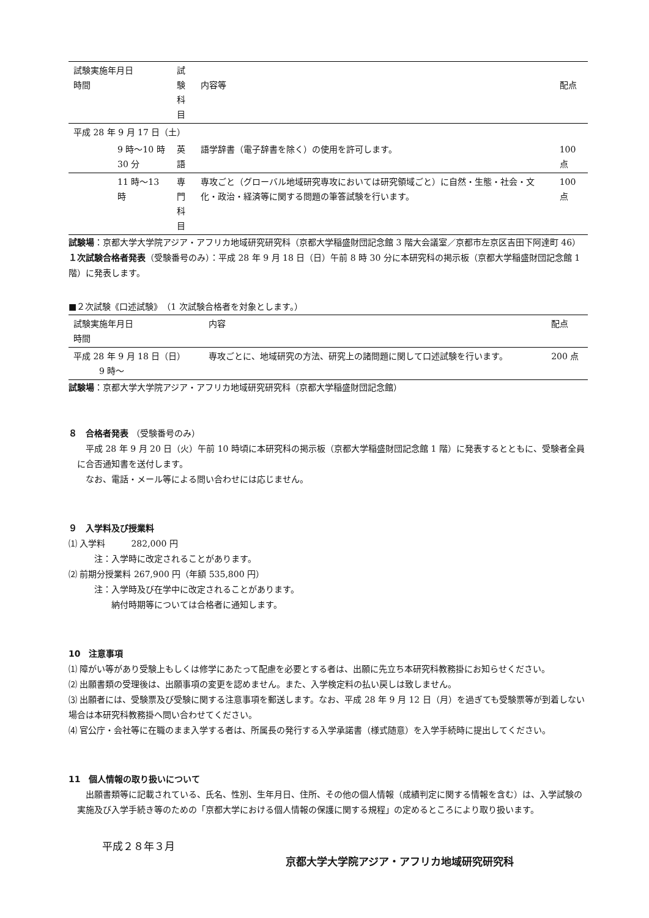| 試験実施年月日 時間 | 試験 科目 | 内容等 | 配点 |
| --- | --- | --- | --- |
| 平成 28 年 9 月 17 日（土） | | | |
| 9 時～10 時 30 分 | 英語 | 語学辞書（電子辞書を除く）の使用を許可します。 | 100 点 |
| 11 時～13 時 | 専門 科目 | 専攻ごと（グローバル地域研究専攻においては研究領域ごと）に自然・生態・社会・文化・政治・経済等に関する問題の筆答試験を行います。 | 100 点 |
試験場：京都大学大学院アジア・アフリカ地域研究研究科（京都大学稲盛財団記念館 3 階大会議室／京都市左京区吉田下阿達町 46）
１次試験合格者発表（受験番号のみ）：平成 28 年 9 月 18 日（日）午前 8 時 30 分に本研究科の掲示板（京都大学稲盛財団記念館 1 階）に発表します。
■２次試験《口述試験》　（1 次試験合格者を対象とします。）
| 試験実施年月日 時間 | 内容 | 配点 |
| --- | --- | --- |
| 平成 28 年 9 月 18 日（日） 9 時～ | 専攻ごとに、地域研究の方法、研究上の諸問題に関して口述試験を行います。 | 200 点 |
試験場：京都大学大学院アジア・アフリカ地域研究研究科（京都大学稲盛財団記念館）
８　合格者発表 （受験番号のみ）
　平成 28 年 9 月 20 日（火）午前 10 時頃に本研究科の掲示板（京都大学稲盛財団記念館 1 階）に発表するとともに、受験者全員に合否通知書を送付します。
　なお、電話・メール等による問い合わせには応じません。
９　入学料及び授業料
⑴ 入学料　　　282,000 円
注：入学時に改定されることがあります。
⑵ 前期分授業料 267,900 円（年額 535,800 円）
注：入学時及び在学中に改定されることがあります。
　　納付時期等については合格者に通知します。
10　注意事項
⑴ 障がい等があり受験上もしくは修学にあたって配慮を必要とする者は、出願に先立ち本研究科教務掛にお知らせください。
⑵ 出願書類の受理後は、出願事項の変更を認めません。また、入学検定料の払い戻しは致しません。
⑶ 出願者には、受験票及び受験に関する注意事項を郵送します。なお、平成 28 年 9 月 12 日（月）を過ぎても受験票等が到着しない場合は本研究科教務掛へ問い合わせてください。
⑷ 官公庁・会社等に在職のまま入学する者は、所属長の発行する入学承諾書（様式随意）を入学手続時に提出してください。
11　個人情報の取り扱いについて
　出願書類等に記載されている、氏名、性別、生年月日、住所、その他の個人情報（成績判定に関する情報を含む）は、入学試験の実施及び入学手続き等のための「京都大学における個人情報の保護に関する規程」の定めるところにより取り扱います。
平成２８年３月
京都大学大学院アジア・アフリカ地域研究研究科